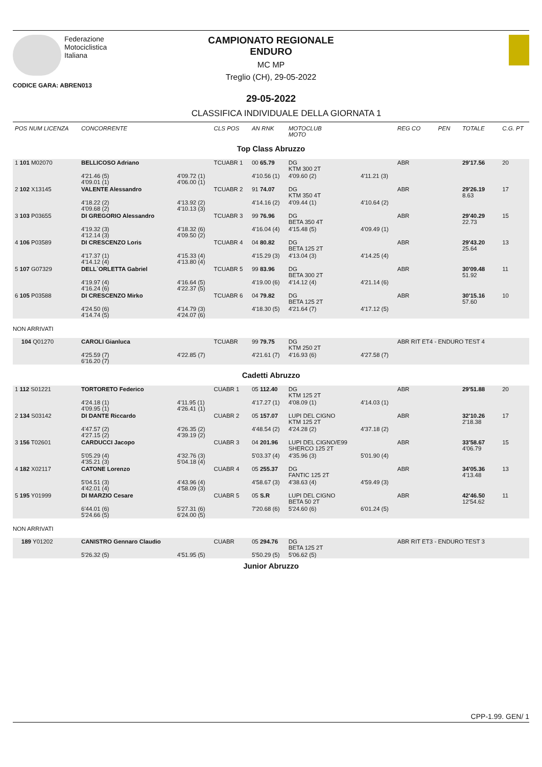Federazione
Motociclistica
Italiana
CAMPIONATO REGIONALE
ENDURO
MC MP
Treglio (CH), 29-05-2022
CODICE GARA: ABREN013
29-05-2022
CLASSIFICA INDIVIDUALE DELLA GIORNATA 1
| POS NUM LICENZA | CONCORRENTE | | CLS POS | AN RNK | MOTOCLUB MOTO | | REG CO | PEN | TOTALE | C.G. PT |
| Top Class Abruzzo | | | | | | | | | | |
| 1 101 M02070 | BELLICOSO Adriano | | TCUABR 1 | 00 65.79 | DG KTM 300 2T | | ABR | | 29'17.56 | 20 |
| | 4'21.46 (5) 4'09.01 (1) | 4'09.72 (1) 4'06.00 (1) | | 4'10.56 (1) | 4'09.60 (2) | 4'11.21 (3) | | | | |
| 2 102 X13145 | VALENTE Alessandro | | TCUABR 2 | 91 74.07 | DG KTM 350 4T | | ABR | | 29'26.19 8.63 | 17 |
| | 4'18.22 (2) 4'09.68 (2) | 4'13.92 (2) 4'10.13 (3) | | 4'14.16 (2) | 4'09.44 (1) | 4'10.64 (2) | | | | |
| 3 103 P03655 | DI GREGORIO Alessandro | | TCUABR 3 | 99 76.96 | DG BETA 350 4T | | ABR | | 29'40.29 22.73 | 15 |
| | 4'19.32 (3) 4'12.14 (3) | 4'18.32 (6) 4'09.50 (2) | | 4'16.04 (4) | 4'15.48 (5) | 4'09.49 (1) | | | | |
| 4 106 P03589 | DI CRESCENZO Loris | | TCUABR 4 | 04 80.82 | DG BETA 125 2T | | ABR | | 29'43.20 25.64 | 13 |
| | 4'17.37 (1) 4'14.12 (4) | 4'15.33 (4) 4'13.80 (4) | | 4'15.29 (3) | 4'13.04 (3) | 4'14.25 (4) | | | | |
| 5 107 G07329 | DELL`ORLETTA Gabriel | | TCUABR 5 | 99 83.96 | DG BETA 300 2T | | ABR | | 30'09.48 51.92 | 11 |
| | 4'19.97 (4) 4'16.24 (6) | 4'16.64 (5) 4'22.37 (5) | | 4'19.00 (6) | 4'14.12 (4) | 4'21.14 (6) | | | | |
| 6 105 P03588 | DI CRESCENZO Mirko | | TCUABR 6 | 04 79.82 | DG BETA 125 2T | | ABR | | 30'15.16 57.60 | 10 |
| | 4'24.50 (6) 4'14.74 (5) | 4'14.79 (3) 4'24.07 (6) | | 4'18.30 (5) | 4'21.64 (7) | 4'17.12 (5) | | | | |
| NON ARRIVATI | | | | | | | | | | |
| 104 Q01270 | CAROLI Gianluca | | TCUABR | 99 79.75 | DG KTM 250 2T | | ABR RIT ET4 - ENDURO TEST 4 | | | |
| | 4'25.59 (7) 6'16.20 (7) | 4'22.85 (7) | | 4'21.61 (7) | 4'16.93 (6) | 4'27.58 (7) | | | | |
| Cadetti Abruzzo | | | | | | | | | | |
| 1 112 S01221 | TORTORETO Federico | | CUABR 1 | 05 112.40 | DG KTM 125 2T | | ABR | | 29'51.88 | 20 |
| | 4'24.18 (1) 4'09.95 (1) | 4'11.95 (1) 4'26.41 (1) | | 4'17.27 (1) | 4'08.09 (1) | 4'14.03 (1) | | | | |
| 2 134 S03142 | DI DANTE Riccardo | | CUABR 2 | 05 157.07 | LUPI DEL CIGNO KTM 125 2T | | ABR | | 32'10.26 2'18.38 | 17 |
| | 4'47.57 (2) 4'27.15 (2) | 4'26.35 (2) 4'39.19 (2) | | 4'48.54 (2) | 4'24.28 (2) | 4'37.18 (2) | | | | |
| 3 156 T02601 | CARDUCCI Jacopo | | CUABR 3 | 04 201.96 | LUPI DEL CIGNO/E99 SHERCO 125 2T | | ABR | | 33'58.67 4'06.79 | 15 |
| | 5'05.29 (4) 4'35.21 (3) | 4'32.76 (3) 5'04.18 (4) | | 5'03.37 (4) | 4'35.96 (3) | 5'01.90 (4) | | | | |
| 4 182 X02117 | CATONE Lorenzo | | CUABR 4 | 05 255.37 | DG FANTIC 125 2T | | ABR | | 34'05.36 4'13.48 | 13 |
| | 5'04.51 (3) 4'42.01 (4) | 4'43.96 (4) 4'58.09 (3) | | 4'58.67 (3) | 4'38.63 (4) | 4'59.49 (3) | | | | |
| 5 195 Y01999 | DI MARZIO Cesare | | CUABR 5 | 05 S.R | LUPI DEL CIGNO BETA 50 2T | | ABR | | 42'46.50 12'54.62 | 11 |
| | 6'44.01 (6) 5'24.66 (5) | 5'27.31 (6) 6'24.00 (5) | | 7'20.68 (6) | 5'24.60 (6) | 6'01.24 (5) | | | | |
| NON ARRIVATI | | | | | | | | | | |
| 189 Y01202 | CANISTRO Gennaro Claudio | | CUABR | 05 294.76 | DG BETA 125 2T | | ABR RIT ET3 - ENDURO TEST 3 | | | |
| | 5'26.32 (5) | 4'51.95 (5) | | 5'50.29 (5) | 5'06.62 (5) | | | | | |
| Junior Abruzzo | | | | | | | | | | |
CPP-1.99. GEN/ 1